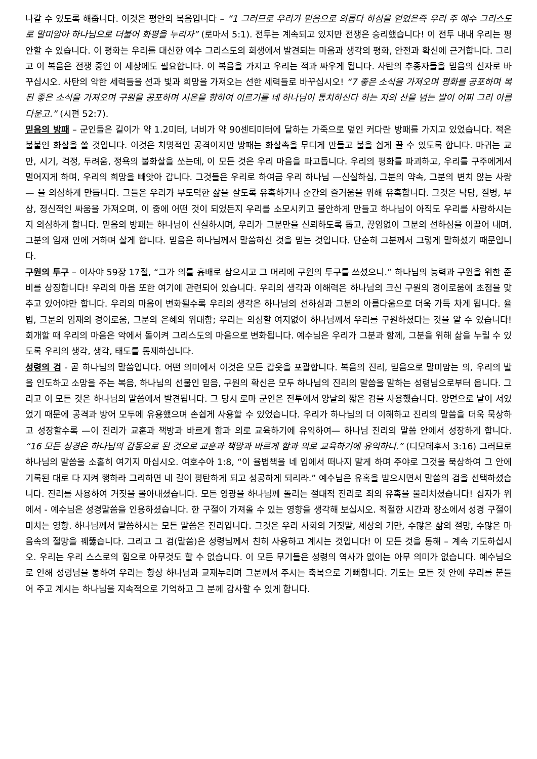나갈 수 있도록 해줍니다. 이것은 평안의 복음입니다 – “1 그러므로 우리가 믿음으로 의롭다 하심을 얻었은즉 우리 주 예수 그리스도로 말미암아 하나님으로 더불어 화평을 누리자” (로마서 5:1). 전투는 계속되고 있지만 전쟁은 승리했습니다! 이 전투 내내 우리는 평안할 수 있습니다. 이 평화는 우리를 대신한 예수 그리스도의 희생에서 발견되는 마음과 생각의 평화, 안전과 확신에 근거합니다. 그리고 이 복음은 전쟁 중인 이 세상에도 필요합니다. 이 복음을 가지고 우리는 적과 싸우게 됩니다. 사탄의 추종자들을 믿음의 신자로 바꾸십시오. 사탄의 악한 세력들을 선과 빛과 희망을 가져오는 선한 세력들로 바꾸십시오! “7 좋은 소식을 가져오며 평화를 공포하며 복된 좋은 소식을 가져오며 구원을 공포하며 시온을 향하여 이르기를 네 하나님이 통치하신다 하는 자의 산을 넘는 발이 어찌 그리 아름다운고.” (시편 52:7).
믿음의 방패 – 군인들은 길이가 약 1.2미터, 너비가 약 90센티미터에 달하는 가죽으로 덮인 커다란 방패를 가지고 있었습니다. 적은 불붙인 화살을 쏠 것입니다. 이것은 치명적인 공격이지만 방패는 화살촉을 무디게 만들고 불을 쉽게 끌 수 있도록 합니다. 마귀는 교만, 시기, 걱정, 두려움, 정욕의 불화살을 쏘는데, 이 모든 것은 우리 마음을 파고듭니다. 우리의 평화를 파괴하고, 우리를 구주에게서 멀어지게 하며, 우리의 희망을 빼앗아 갑니다. 그것들은 우리로 하여금 우리 하나님 —신실하심, 그분의 약속, 그분의 변치 않는 사랑— 을 의심하게 만듭니다. 그들은 우리가 부도덕한 삶을 살도록 유혹하거나 순간의 즐거움을 위해 유혹합니다. 그것은 낙담, 질병, 부상, 정신적인 싸움을 가져오며, 이 중에 어떤 것이 되었든지 우리를 소모시키고 불안하게 만들고 하나님이 아직도 우리를 사랑하시는지 의심하게 합니다. 믿음의 방패는 하나님이 신실하시며, 우리가 그분만을 신뢰하도록 돕고, 끊임없이 그분의 선하심을 이끌어 내며, 그분의 임재 안에 거하며 살게 합니다. 믿음은 하나님께서 말씀하신 것을 믿는 것입니다. 단순히 그분께서 그렇게 말하셨기 때문입니다.
구원의 투구 – 이사야 59장 17절, “그가 의를 흉배로 삼으시고 그 머리에 구원의 투구를 쓰셨으니.” 하나님의 능력과 구원을 위한 준비를 상징합니다! 우리의 마음 또한 여기에 관련되어 있습니다. 우리의 생각과 이해력은 하나님의 크신 구원의 경이로움에 초점을 맞추고 있어야만 합니다. 우리의 마음이 변화될수록 우리의 생각은 하나님의 선하심과 그분의 아름다움으로 더욱 가득 차게 됩니다. 율법, 그분의 임재의 경이로움, 그분의 은혜의 위대함; 우리는 의심할 여지없이 하나님께서 우리를 구원하셨다는 것을 알 수 있습니다! 회개할 때 우리의 마음은 악에서 돌이켜 그리스도의 마음으로 변화됩니다. 예수님은 우리가 그분과 함께, 그분을 위해 삶을 누릴 수 있도록 우리의 생각, 생각, 태도를 통제하십니다.
성령의 검 - 곧 하나님의 말씀입니다. 어떤 의미에서 이것은 모든 갑옷을 포괄합니다. 복음의 진리, 믿음으로 말미암는 의, 우리의 발을 인도하고 소망을 주는 복음, 하나님의 선물인 믿음, 구원의 확신은 모두 하나님의 진리의 말씀을 말하는 성령님으로부터 옵니다. 그리고 이 모든 것은 하나님의 말씀에서 발견됩니다. 그 당시 로마 군인은 전투에서 양날의 짧은 검을 사용했습니다. 양면으로 날이 서있었기 때문에 공격과 방어 모두에 유용했으며 손쉽게 사용할 수 있었습니다. 우리가 하나님의 더 이해하고 진리의 말씀을 더욱 묵상하고 성장할수록 —이 진리가 교훈과 책방과 바르게 함과 의로 교육하기에 유익하여— 하나님 진리의 말씀 안에서 성장하게 합니다. “16 모든 성경은 하나님의 감동으로 된 것으로 교훈과 책망과 바르게 함과 의로 교육하기에 유익하니.” (디모데후서 3:16) 그러므로 하나님의 말씀을 소홀히 여기지 마십시오. 여호수아 1:8, “이 율법책을 네 입에서 떠나지 말게 하며 주야로 그것을 묵상하여 그 안에 기록된 대로 다 지켜 행하라 그리하면 네 길이 평탄하게 되고 성공하게 되리라.” 예수님은 유혹을 받으시면서 말씀의 검을 선택하셨습니다. 진리를 사용하여 거짓을 몰아내셨습니다. 모든 영광을 하나님께 돌리는 절대적 진리로 죄의 유혹을 물리치셨습니다! 십자가 위에서 - 예수님은 성경말씀을 인용하셨습니다. 한 구절이 가져올 수 있는 영향을 생각해 보십시오. 적절한 시간과 장소에서 성경 구절이 미치는 영향. 하나님께서 말씀하시는 모든 말씀은 진리입니다. 그것은 우리 사회의 거짓말, 세상의 기만, 수많은 삶의 절망, 수많은 마음속의 절망을 꿰뚫습니다. 그리고 그 검(말씀)은 성령님께서 친히 사용하고 계시는 것입니다! 이 모든 것을 통해 – 계속 기도하십시오. 우리는 우리 스스로의 힘으로 아무것도 할 수 없습니다. 이 모든 무기들은 성령의 역사가 없이는 아무 의미가 없습니다. 예수님으로 인해 성령님을 통하여 우리는 항상 하나님과 교재누리며 그분께서 주시는 축복으로 기뻐합니다. 기도는 모든 것 안에 우리를 붙들어 주고 계시는 하나님을 지속적으로 기억하고 그 분께 감사할 수 있게 합니다.